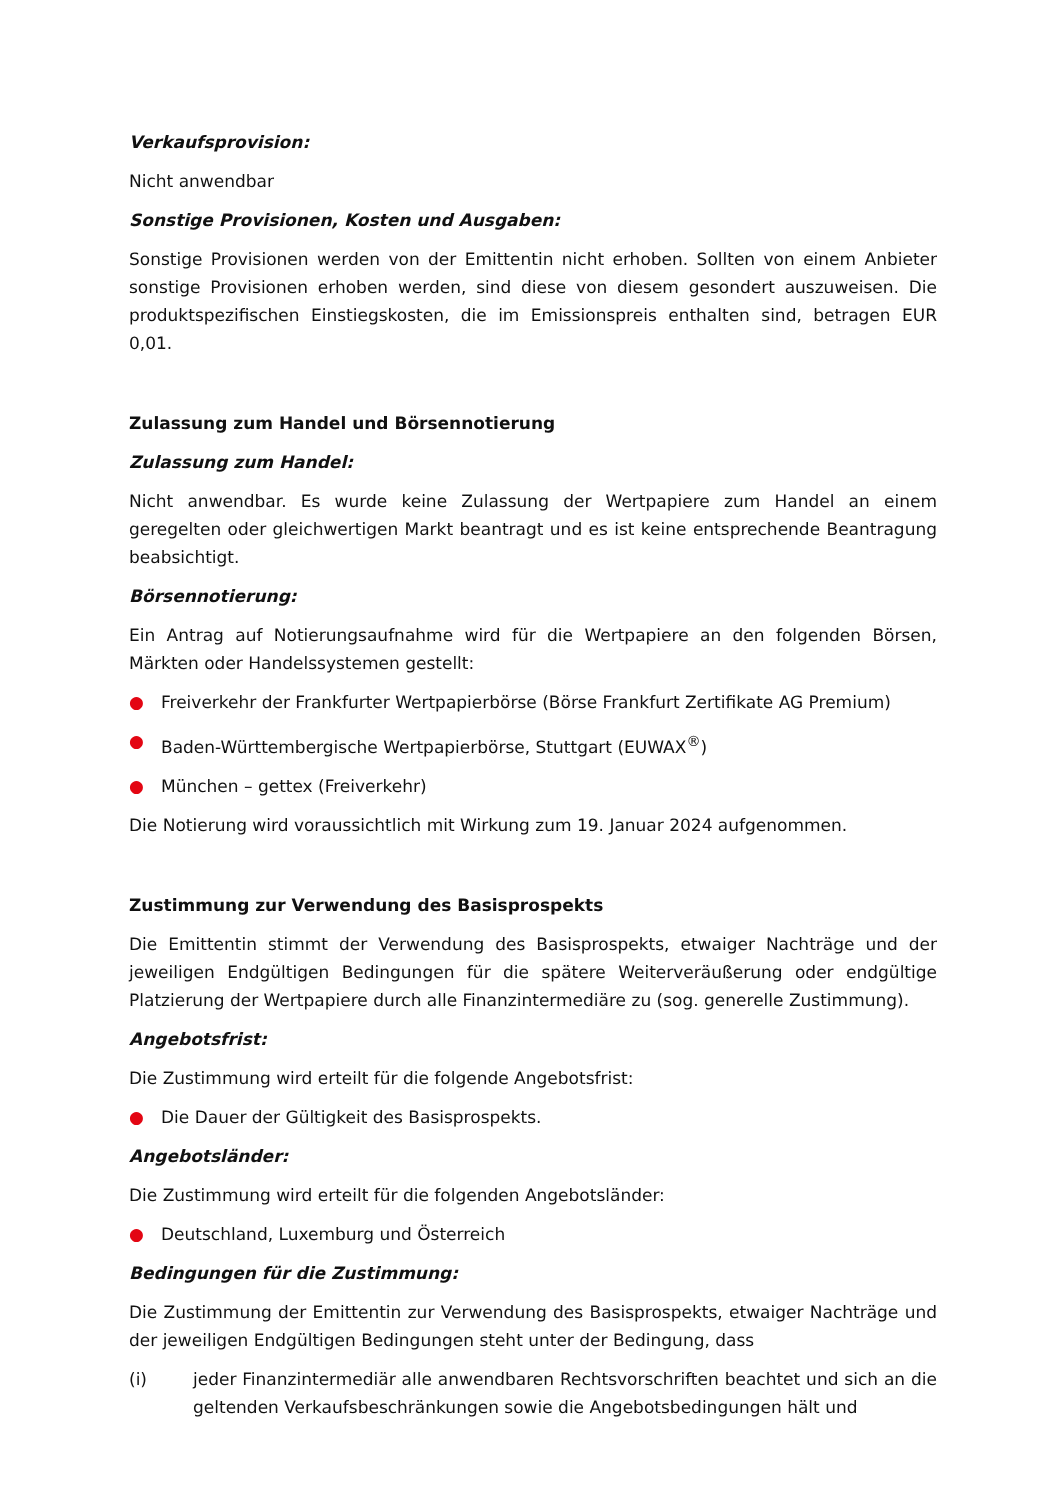Verkaufsprovision:
Nicht anwendbar
Sonstige Provisionen, Kosten und Ausgaben:
Sonstige Provisionen werden von der Emittentin nicht erhoben. Sollten von einem Anbieter sonstige Provisionen erhoben werden, sind diese von diesem gesondert auszuweisen. Die produktspezifischen Einstiegskosten, die im Emissionspreis enthalten sind, betragen EUR 0,01.
Zulassung zum Handel und Börsennotierung
Zulassung zum Handel:
Nicht anwendbar. Es wurde keine Zulassung der Wertpapiere zum Handel an einem geregelten oder gleichwertigen Markt beantragt und es ist keine entsprechende Beantragung beabsichtigt.
Börsennotierung:
Ein Antrag auf Notierungsaufnahme wird für die Wertpapiere an den folgenden Börsen, Märkten oder Handelssystemen gestellt:
● Freiverkehr der Frankfurter Wertpapierbörse (Börse Frankfurt Zertifikate AG Premium)
● Baden-Württembergische Wertpapierbörse, Stuttgart (EUWAX<sup>®</sup>)
● München – gettex (Freiverkehr)
Die Notierung wird voraussichtlich mit Wirkung zum 19. Januar 2024 aufgenommen.
Zustimmung zur Verwendung des Basisprospekts
Die Emittentin stimmt der Verwendung des Basisprospekts, etwaiger Nachträge und der jeweiligen Endgültigen Bedingungen für die spätere Weiterveräußerung oder endgültige Platzierung der Wertpapiere durch alle Finanzintermediäre zu (sog. generelle Zustimmung).
Angebotsfrist:
Die Zustimmung wird erteilt für die folgende Angebotsfrist:
● Die Dauer der Gültigkeit des Basisprospekts.
Angebotsländer:
Die Zustimmung wird erteilt für die folgenden Angebotsländer:
● Deutschland, Luxemburg und Österreich
Bedingungen für die Zustimmung:
Die Zustimmung der Emittentin zur Verwendung des Basisprospekts, etwaiger Nachträge und der jeweiligen Endgültigen Bedingungen steht unter der Bedingung, dass
(i) jeder Finanzintermediär alle anwendbaren Rechtsvorschriften beachtet und sich an die geltenden Verkaufsbeschränkungen sowie die Angebotsbedingungen hält und